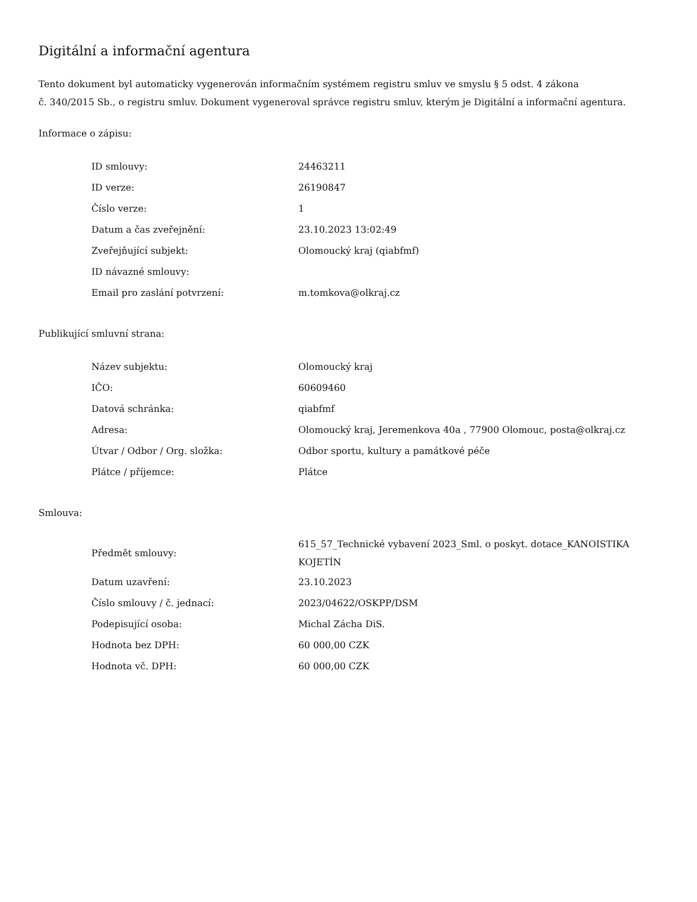Digitální a informační agentura
Tento dokument byl automaticky vygenerován informačním systémem registru smluv ve smyslu § 5 odst. 4 zákona
č. 340/2015 Sb., o registru smluv. Dokument vygeneroval správce registru smluv, kterým je Digitální a informační agentura.
Informace o zápisu:
| ID smlouvy: | 24463211 |
| ID verze: | 26190847 |
| Číslo verze: | 1 |
| Datum a čas zveřejnění: | 23.10.2023 13:02:49 |
| Zveřejňující subjekt: | Olomoucký kraj (qiabfmf) |
| ID návazné smlouvy: | |
| Email pro zaslání potvrzení: | m.tomkova@olkraj.cz |
Publikující smluvní strana:
| Název subjektu: | Olomoucký kraj |
| IČO: | 60609460 |
| Datová schránka: | qiabfmf |
| Adresa: | Olomoucký kraj, Jeremenkova 40a , 77900 Olomouc, posta@olkraj.cz |
| Útvar / Odbor / Org. složka: | Odbor sportu, kultury a památkové péče |
| Plátce / příjemce: | Plátce |
Smlouva:
| Předmět smlouvy: | 615_57_Technické vybavení 2023_Sml. o poskyt. dotace_KANOISTIKA KOJETÍN |
| Datum uzavření: | 23.10.2023 |
| Číslo smlouvy / č. jednací: | 2023/04622/OSKPP/DSM |
| Podepisující osoba: | Michal Zácha DiS. |
| Hodnota bez DPH: | 60 000,00 CZK |
| Hodnota vč. DPH: | 60 000,00 CZK |